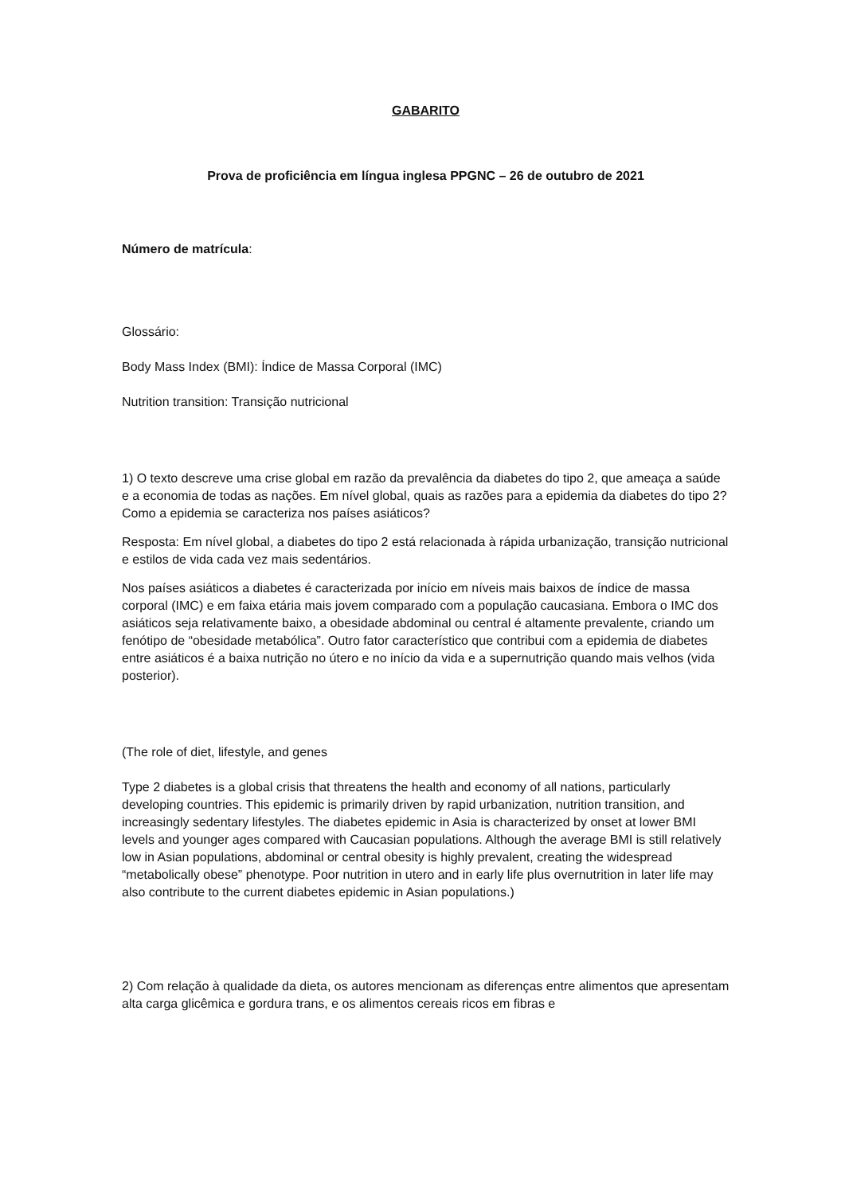GABARITO
Prova de proficiência em língua inglesa PPGNC – 26 de outubro de 2021
Número de matrícula:
Glossário:
Body Mass Index (BMI): Índice de Massa Corporal (IMC)
Nutrition transition: Transição nutricional
1) O texto descreve uma crise global em razão da prevalência da diabetes do tipo 2, que ameaça a saúde e a economia de todas as nações. Em nível global, quais as razões para a epidemia da diabetes do tipo 2? Como a epidemia se caracteriza nos países asiáticos?
Resposta: Em nível global, a diabetes do tipo 2 está relacionada à rápida urbanização, transição nutricional e estilos de vida cada vez mais sedentários.
Nos países asiáticos a diabetes é caracterizada por início em níveis mais baixos de índice de massa corporal (IMC) e em faixa etária mais jovem comparado com a população caucasiana. Embora o IMC dos asiáticos seja relativamente baixo, a obesidade abdominal ou central é altamente prevalente, criando um fenótipo de “obesidade metabólica”. Outro fator característico que contribui com a epidemia de diabetes entre asiáticos é a baixa nutrição no útero e no início da vida e a supernutrição quando mais velhos (vida posterior).
(The role of diet, lifestyle, and genes
Type 2 diabetes is a global crisis that threatens the health and economy of all nations, particularly developing countries. This epidemic is primarily driven by rapid urbanization, nutrition transition, and increasingly sedentary lifestyles. The diabetes epidemic in Asia is characterized by onset at lower BMI levels and younger ages compared with Caucasian populations. Although the average BMI is still relatively low in Asian populations, abdominal or central obesity is highly prevalent, creating the widespread “metabolically obese” phenotype. Poor nutrition in utero and in early life plus overnutrition in later life may also contribute to the current diabetes epidemic in Asian populations.)
2) Com relação à qualidade da dieta, os autores mencionam as diferenças entre alimentos que apresentam alta carga glicêmica e gordura trans, e os alimentos cereais ricos em fibras e